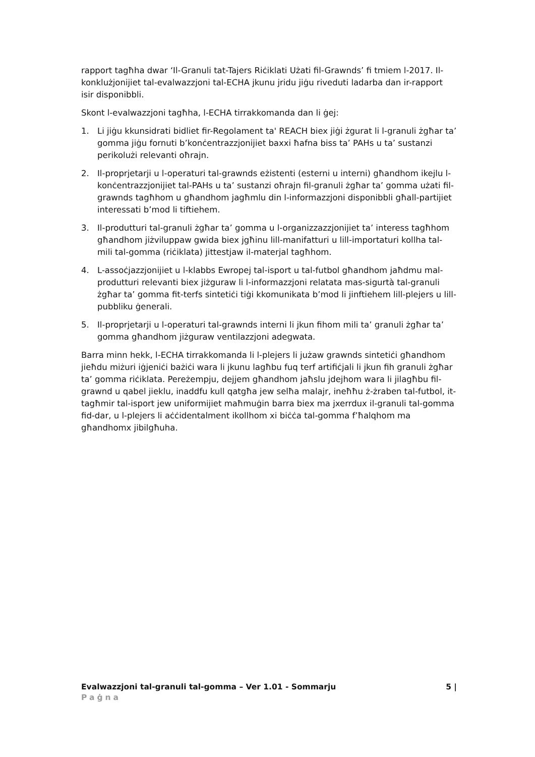rapport tagħha dwar ‘Il-Granuli tat-Tajers Riċiklati Użati fil-Grawnds’ fi tmiem l-2017. Il-konklużjonijiet tal-evalwazzjoni tal-ECHA jkunu jridu jiġu riveduti ladarba dan ir-rapport isir disponibbli.
Skont l-evalwazzjoni tagħha, l-ECHA tirrakkomanda dan li ġej:
1. Li jiġu kkunsidrati bidliet fir-Regolament ta' REACH biex jiġi żgurat li l-granuli żgħar ta’ gomma jiġu fornuti b’konċentrazzjonijiet baxxi ħafna biss ta’ PAHs u ta’ sustanzi perikolużi relevanti oħrajn.
2. Il-proprjetarji u l-operaturi tal-grawnds eżistenti (esterni u interni) għandhom ikejlu l-konċentrazzjonijiet tal-PAHs u ta’ sustanzi oħrajn fil-granuli żgħar ta’ gomma użati fil-grawnds tagħhom u għandhom jagħmlu din l-informazzjoni disponibbli għall-partijiet interessati b’mod li tiftiehem.
3. Il-produtturi tal-granuli żgħar ta’ gomma u l-organizzazzjonijiet ta’ interess tagħhom għandhom jiżviluppaw gwida biex jgħinu lill-manifatturi u lill-importaturi kollha tal-mili tal-gomma (riċiklata) jittestjaw il-materjal tagħhom.
4. L-assoċjazzjonijiet u l-klabbs Ewropej tal-isport u tal-futbol għandhom jaħdmu mal-produtturi relevanti biex jiżguraw li l-informazzjoni relatata mas-sigurtà tal-granuli żgħar ta’ gomma fit-terfs sintetiċi tiġi kkomunikata b’mod li jinftiehem lill-plejers u lill-pubbliku ġenerali.
5. Il-proprjetarji u l-operaturi tal-grawnds interni li jkun fihom mili ta’ granuli żgħar ta’ gomma għandhom jiżguraw ventilazzjoni adegwata.
Barra minn hekk, l-ECHA tirrakkomanda li l-plejers li jużaw grawnds sintetiċi għandhom jieħdu miżuri iġjeniċi bażiċi wara li jkunu lagħbu fuq terf artifiċjali li jkun fih granuli żgħar ta’ gomma riċiklata. Pereżempju, dejjem għandhom jaħslu jdejhom wara li jilagħbu fil-grawnd u qabel jieklu, inaddfu kull qatgħa jew selħa malajr, ineħħu ż-żraben tal-futbol, it-tagħmir tal-isport jew uniformijiet maħmuġin barra biex ma jxerrdux il-granuli tal-gomma fid-dar, u l-plejers li aċċidentalment ikollhom xi biċċa tal-gomma f’ħalqhom ma għandhomx jibilgħuha.
Evalwazzjoni tal-granuli tal-gomma – Ver 1.01 - Sommarju 5 |
Paġna